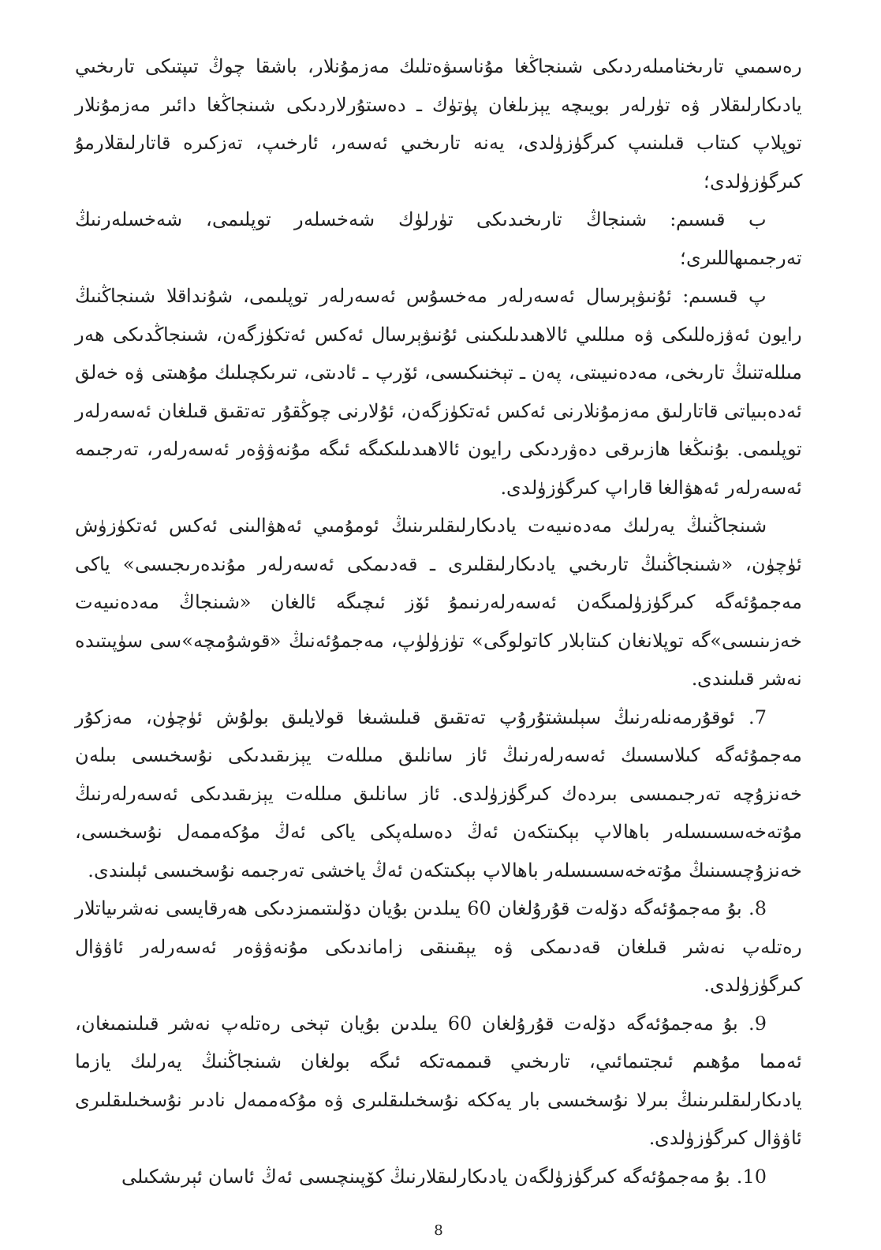رەسمىي تارىخنامىلەردىكى شىنجاڭغا مۇناسىۋەتلىك مەزمۇنلار، باشقا چوڭ تىپتىكى تارىخىي يادىكارلىقلار ۋە تۈرلەر بويىچە يېزىلغان پۈتۈك ـ دەستۇرلاردىكى شىنجاڭغا دائىر مەزمۇنلار توپلاپ كىتاب قىلىنىپ كىرگۈزۈلدى، يەنە تارىخىي ئەسەر، ئارخىپ، تەزكىرە قاتارلىقلارمۇ كىرگۈزۈلدى؛
ب قىسىم: شىنجاڭ تارىخىدىكى تۈرلۈك شەخسلەر توپلىمى، شەخسلەرنىڭ تەرجىمىھاللىرى؛
پ قىسىم: ئۇنىۋېرسال ئەسەرلەر مەخسۇس ئەسەرلەر توپلىمى، شۇنداقلا شىنجاڭنىڭ رايون ئەۋزەللىكى ۋە مىللىي ئالاھىدىلىكىنى ئۇنىۋېرسال ئەكس ئەتكۈزگەن، شىنجاڭدىكى ھەر مىللەتنىڭ تارىخى، مەدەنىيىتى، پەن ـ تېخنىكىسى، ئۆرپ ـ ئادىتى، تىرىكچىلىك مۇھىتى ۋە خەلق ئەدەبىياتى قاتارلىق مەزمۇنلارنى ئەكس ئەتكۈزگەن، ئۇلارنى چوڭقۇر تەتقىق قىلغان ئەسەرلەر توپلىمى. بۇنىڭغا ھازىرقى دەۋردىكى رايون ئالاھىدىلىكىگە ئىگە مۇنەۋۋەر ئەسەرلەر، تەرجىمە ئەسەرلەر ئەھۋالغا قاراپ كىرگۈزۈلدى.
شىنجاڭنىڭ يەرلىك مەدەنىيەت يادىكارلىقلىرىنىڭ ئومۇمىي ئەھۋالىنى ئەكس ئەتكۈزۈش ئۈچۈن، «شىنجاڭنىڭ تارىخىي يادىكارلىقلىرى ـ قەدىمكى ئەسەرلەر مۇندەرىجىسى» ياكى مەجمۇئەگە كىرگۈزۈلمىگەن ئەسەرلەرنىمۇ ئۆز ئىچىگە ئالغان «شىنجاڭ مەدەنىيەت خەزىنىسى»گە توپلانغان كىتابلار كاتولوگى» تۈزۈلۈپ، مەجمۇئەنىڭ «قوشۇمچە»سى سۈپىتىدە نەشر قىلىندى.
7. ئوقۇرمەنلەرنىڭ سېلىشتۇرۇپ تەتقىق قىلىشىغا قولايلىق بولۇش ئۈچۈن، مەزكۇر مەجمۇئەگە كىلاسسىك ئەسەرلەرنىڭ ئاز سانلىق مىللەت يېزىقىدىكى نۇسخىسى بىلەن خەنزۇچە تەرجىمىسى بىردەك كىرگۈزۈلدى. ئاز سانلىق مىللەت يېزىقىدىكى ئەسەرلەرنىڭ مۇتەخەسسىسلەر باھالاپ بېكىتكەن ئەڭ دەسلەپكى ياكى ئەڭ مۇكەممەل نۇسخىسى، خەنزۇچىسىنىڭ مۇتەخەسسىسلەر باھالاپ بېكىتكەن ئەڭ ياخشى تەرجىمە نۇسخىسى ئېلىندى.
8. بۇ مەجمۇئەگە دۆلەت قۇرۇلغان 60 يىلدىن بۇيان دۆلىتىمىزدىكى ھەرقايسى نەشرىياتلار رەتلەپ نەشر قىلغان قەدىمكى ۋە يېقىنقى زاماندىكى مۇنەۋۋەر ئەسەرلەر ئاۋۋال كىرگۈزۈلدى.
9. بۇ مەجمۇئەگە دۆلەت قۇرۇلغان 60 يىلدىن بۇيان تېخى رەتلەپ نەشر قىلىنمىغان، ئەمما مۇھىم ئىجتىمائىي، تارىخىي قىممەتكە ئىگە بولغان شىنجاڭنىڭ يەرلىك يازما يادىكارلىقلىرىنىڭ بىرلا نۇسخىسى بار يەككە نۇسخىلىقلىرى ۋە مۇكەممەل نادىر نۇسخىلىقلىرى ئاۋۋال كىرگۈزۈلدى.
10. بۇ مەجمۇئەگە كىرگۈزۈلگەن يادىكارلىقلارنىڭ كۆپىنچىسى ئەڭ ئاسان ئېرىشكىلى
8